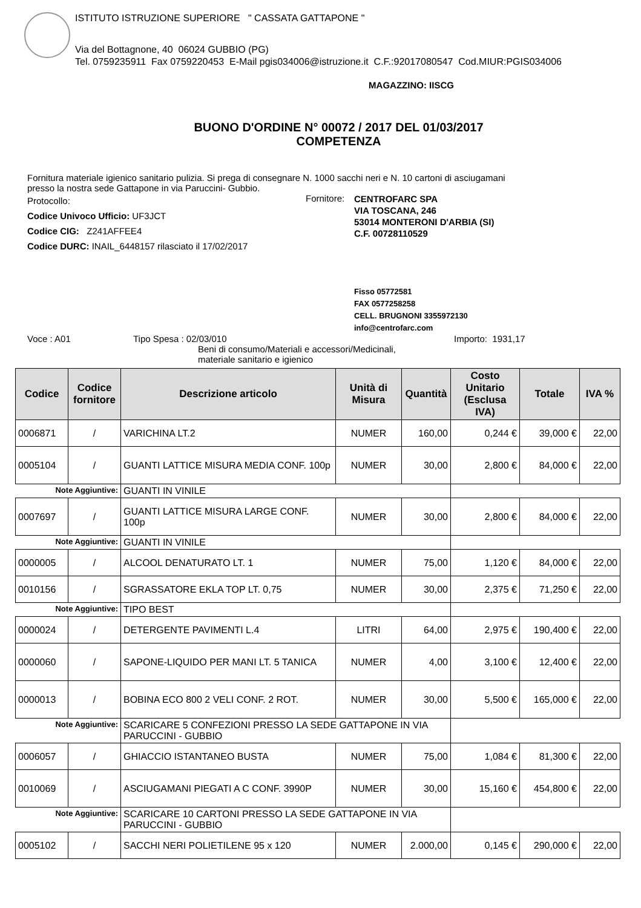ISTITUTO ISTRUZIONE SUPERIORE " CASSATA GATTAPONE "
Via del Bottagnone, 40 06024 GUBBIO (PG)
Tel. 0759235911 Fax 0759220453 E-Mail pgis034006@istruzione.it C.F.:92017080547 Cod.MIUR:PGIS034006
MAGAZZINO: IISCG
BUONO D'ORDINE N° 00072 / 2017 DEL 01/03/2017
COMPETENZA
Fornitura materiale igienico sanitario pulizia. Si prega di consegnare N. 1000 sacchi neri e N. 10 cartoni di asciugamani
presso la nostra sede Gattapone in via Paruccini- Gubbio.
Protocollo:
Codice Univoco Ufficio: UF3JCT
Codice CIG: Z241AFFEE4
Codice DURC: INAIL_6448157 rilasciato il 17/02/2017
Fornitore:
CENTROFARC SPA
VIA TOSCANA, 246
53014 MONTERONI D'ARBIA (SI)
C.F. 00728110529
Fisso 05772581
FAX 0577258258
CELL. BRUGNONI 3355972130
info@centrofarc.com
Voce : A01 Tipo Spesa : 02/03/010
Beni di consumo/Materiali e accessori/Medicinali,
materiale sanitario e igienico
Importo: 1931,17
| Codice | Codice fornitore | Descrizione articolo | Unità di Misura | Quantità | Costo Unitario (Esclusa IVA) | Totale | IVA % |
| --- | --- | --- | --- | --- | --- | --- | --- |
| 0006871 | / | VARICHINA LT.2 | NUMER | 160,00 | 0,244 € | 39,000 € | 22,00 |
| 0005104 | / | GUANTI LATTICE MISURA MEDIA CONF. 100p | NUMER | 30,00 | 2,800 € | 84,000 € | 22,00 |
| Note Aggiuntive: | | GUANTI IN VINILE | | | | | |
| 0007697 | / | GUANTI LATTICE MISURA LARGE CONF. 100p | NUMER | 30,00 | 2,800 € | 84,000 € | 22,00 |
| Note Aggiuntive: | | GUANTI IN VINILE | | | | | |
| 0000005 | / | ALCOOL DENATURATO LT. 1 | NUMER | 75,00 | 1,120 € | 84,000 € | 22,00 |
| 0010156 | / | SGRASSATORE EKLA TOP LT. 0,75 | NUMER | 30,00 | 2,375 € | 71,250 € | 22,00 |
| Note Aggiuntive: | | TIPO BEST | | | | | |
| 0000024 | / | DETERGENTE PAVIMENTI L.4 | LITRI | 64,00 | 2,975 € | 190,400 € | 22,00 |
| 0000060 | / | SAPONE-LIQUIDO PER MANI LT. 5 TANICA | NUMER | 4,00 | 3,100 € | 12,400 € | 22,00 |
| 0000013 | / | BOBINA ECO 800 2 VELI CONF. 2 ROT. | NUMER | 30,00 | 5,500 € | 165,000 € | 22,00 |
| Note Aggiuntive: | | SCARICARE 5 CONFEZIONI PRESSO LA SEDE GATTAPONE IN VIA PARUCCINI - GUBBIO | | | | | |
| 0006057 | / | GHIACCIO ISTANTANEO BUSTA | NUMER | 75,00 | 1,084 € | 81,300 € | 22,00 |
| 0010069 | / | ASCIUGAMANI PIEGATI A C CONF. 3990P | NUMER | 30,00 | 15,160 € | 454,800 € | 22,00 |
| Note Aggiuntive: | | SCARICARE 10 CARTONI PRESSO LA SEDE GATTAPONE IN VIA PARUCCINI - GUBBIO | | | | | |
| 0005102 | / | SACCHI NERI POLIETILENE 95 x 120 | NUMER | 2.000,00 | 0,145 € | 290,000 € | 22,00 |